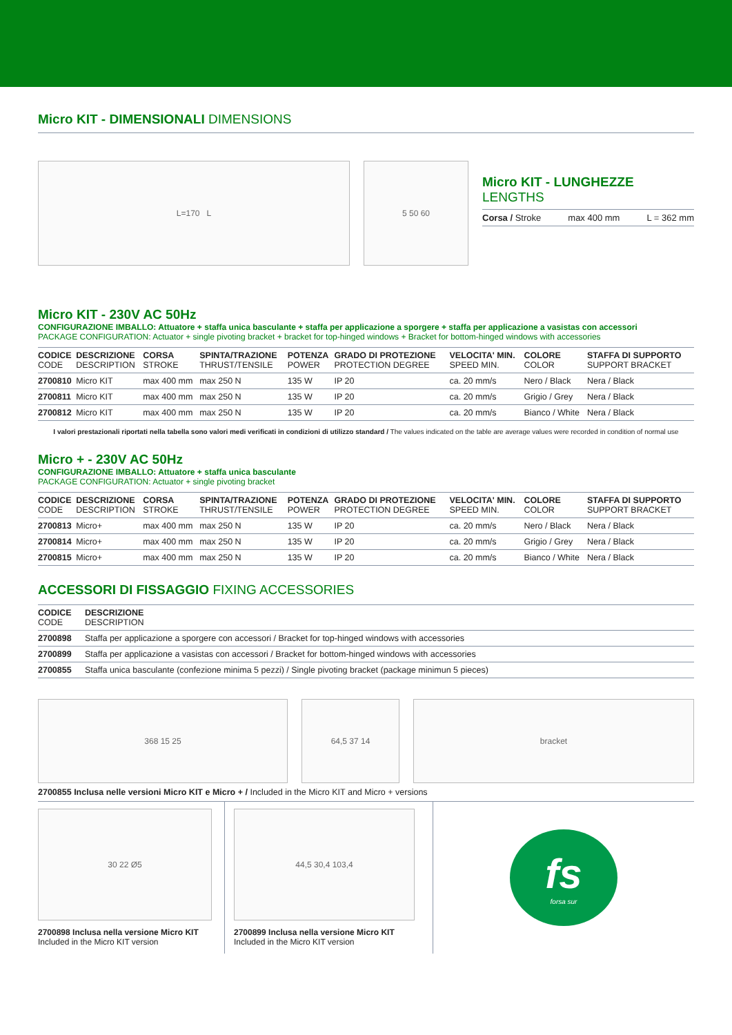Micro KIT - DIMENSIONALI DIMENSIONS
L=170 L 5 50 60
Micro KIT - LUNGHEZZE LENGTHS
Corsa / Stroke max 400 mm L = 362 mm
Micro KIT - 230V AC 50Hz
CONFIGURAZIONE IMBALLO: Attuatore + staffa unica basculante + staffa per applicazione a sporgere + staffa per applicazione a vasistas con accessori
PACKAGE CONFIGURATION: Actuator + single pivoting bracket + bracket for top-hinged windows + Bracket for bottom-hinged windows with accessories
| CODICE CODE | DESCRIZIONE DESCRIPTION | CORSA STROKE | SPINTA/TRAZIONE THRUST/TENSILE | POTENZA POWER | GRADO DI PROTEZIONE PROTECTION DEGREE | VELOCITA' MIN. SPEED MIN. | COLORE COLOR | STAFFA DI SUPPORTO SUPPORT BRACKET |
| --- | --- | --- | --- | --- | --- | --- | --- | --- |
| 2700810 | Micro KIT | max 400 mm | max 250 N | 135 W | IP 20 | ca. 20 mm/s | Nero / Black | Nera / Black |
| 2700811 | Micro KIT | max 400 mm | max 250 N | 135 W | IP 20 | ca. 20 mm/s | Grigio / Grey | Nera / Black |
| 2700812 | Micro KIT | max 400 mm | max 250 N | 135 W | IP 20 | ca. 20 mm/s | Bianco / White | Nera / Black |
I valori prestazionali riportati nella tabella sono valori medi verificati in condizioni di utilizzo standard / The values indicated on the table are average values were recorded in condition of normal use
Micro + - 230V AC 50Hz
CONFIGURAZIONE IMBALLO: Attuatore + staffa unica basculante
PACKAGE CONFIGURATION: Actuator + single pivoting bracket
| CODICE CODE | DESCRIZIONE DESCRIPTION | CORSA STROKE | SPINTA/TRAZIONE THRUST/TENSILE | POTENZA POWER | GRADO DI PROTEZIONE PROTECTION DEGREE | VELOCITA' MIN. SPEED MIN. | COLORE COLOR | STAFFA DI SUPPORTO SUPPORT BRACKET |
| --- | --- | --- | --- | --- | --- | --- | --- | --- |
| 2700813 | Micro+ | max 400 mm | max 250 N | 135 W | IP 20 | ca. 20 mm/s | Nero / Black | Nera / Black |
| 2700814 | Micro+ | max 400 mm | max 250 N | 135 W | IP 20 | ca. 20 mm/s | Grigio / Grey | Nera / Black |
| 2700815 | Micro+ | max 400 mm | max 250 N | 135 W | IP 20 | ca. 20 mm/s | Bianco / White | Nera / Black |
ACCESSORI DI FISSAGGIO FIXING ACCESSORIES
| CODICE CODE | DESCRIZIONE DESCRIPTION |
| --- | --- |
| 2700898 | Staffa per applicazione a sporgere con accessori / Bracket for top-hinged windows with accessories |
| 2700899 | Staffa per applicazione a vasistas con accessori / Bracket for bottom-hinged windows with accessories |
| 2700855 | Staffa unica basculante (confezione minima 5 pezzi) / Single pivoting bracket (package minimun 5 pieces) |
368 15 25 64,5 37 14 bracket
2700855 Inclusa nelle versioni Micro KIT e Micro + / Included in the Micro KIT and Micro + versions
30 22 Ø5
2700898 Inclusa nella versione Micro KIT
Included in the Micro KIT version
44,5 30,4 103,4
2700899 Inclusa nella versione Micro KIT
Included in the Micro KIT version
fs
forsa sur